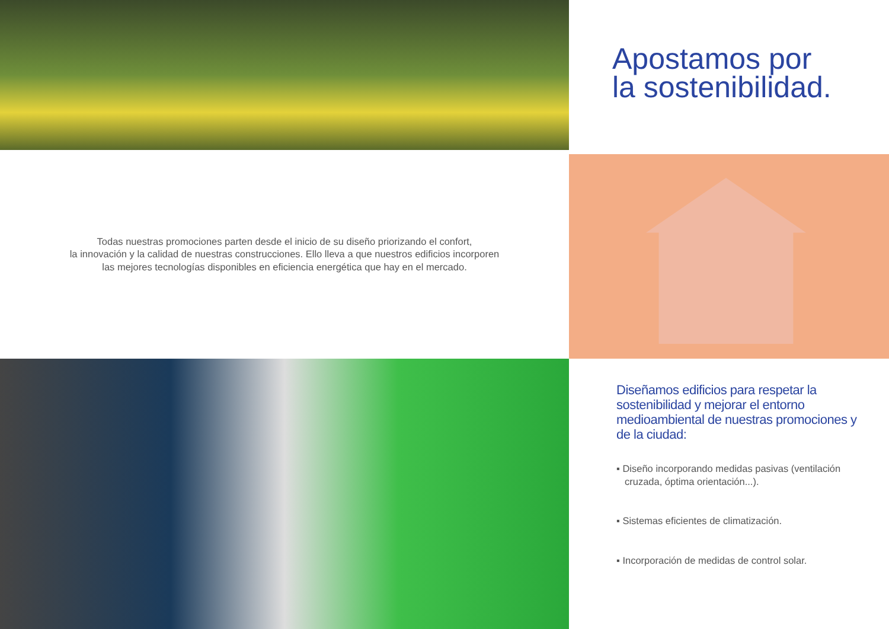Apostamos por
la sostenibilidad.
Todas nuestras promociones parten desde el inicio de su diseño priorizando el confort,
la innovación y la calidad de nuestras construcciones. Ello lleva a que nuestros edificios incorporen
las mejores tecnologías disponibles en eficiencia energética que hay en el mercado.
Diseñamos edificios para respetar la sostenibilidad y mejorar el entorno medioambiental de nuestras promociones y de la ciudad:
▪ Diseño incorporando medidas pasivas (ventilación cruzada, óptima orientación...).
▪ Sistemas eficientes de climatización.
▪ Incorporación de medidas de control solar.